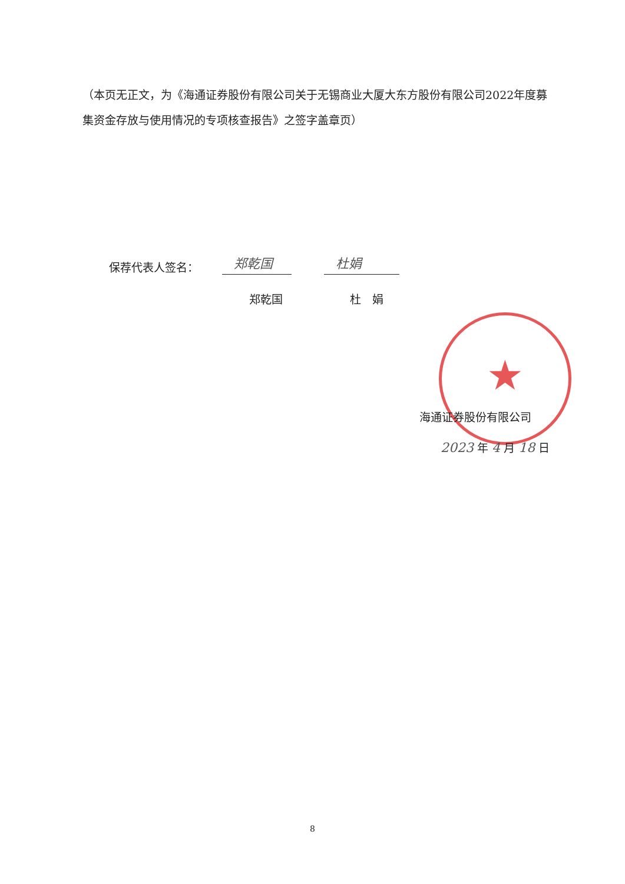（本页无正文，为《海通证券股份有限公司关于无锡商业大厦大东方股份有限公司2022年度募集资金存放与使用情况的专项核查报告》之签字盖章页）
★
保荐代表人签名： 郑乾国 杜娟
郑乾国 杜　娟
海通证券股份有限公司
2023 年 4 月 18 日
8